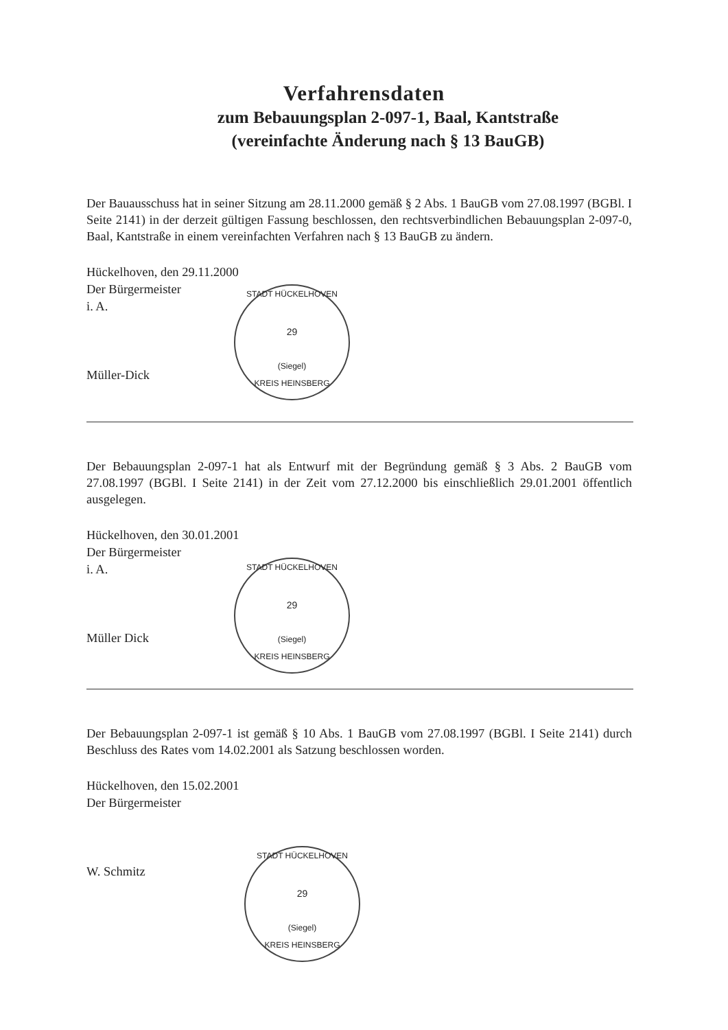Verfahrensdaten
zum Bebauungsplan 2-097-1, Baal, Kantstraße
(vereinfachte Änderung nach § 13 BauGB)
Der Bauausschuss hat in seiner Sitzung am 28.11.2000 gemäß § 2 Abs. 1 BauGB vom 27.08.1997 (BGBl. I Seite 2141) in der derzeit gültigen Fassung beschlossen, den rechtsverbindlichen Bebauungsplan 2-097-0, Baal, Kantstraße in einem vereinfachten Verfahren nach § 13 BauGB zu ändern.
Hückelhoven, den 29.11.2000
Der Bürgermeister
i. A.
Müller-Dick
STADT HÜCKELHOVEN
29
(Siegel)
KREIS HEINSBERG
Der Bebauungsplan 2-097-1 hat als Entwurf mit der Begründung gemäß § 3 Abs. 2 BauGB vom 27.08.1997 (BGBl. I Seite 2141) in der Zeit vom 27.12.2000 bis einschließlich 29.01.2001 öffentlich ausgelegen.
Hückelhoven, den 30.01.2001
Der Bürgermeister
i. A.
Müller Dick
STADT HÜCKELHOVEN
29
(Siegel)
KREIS HEINSBERG
Der Bebauungsplan 2-097-1 ist gemäß § 10 Abs. 1 BauGB vom 27.08.1997 (BGBl. I Seite 2141) durch Beschluss des Rates vom 14.02.2001 als Satzung beschlossen worden.
Hückelhoven, den 15.02.2001
Der Bürgermeister
W. Schmitz
STADT HÜCKELHOVEN
29
(Siegel)
KREIS HEINSBERG